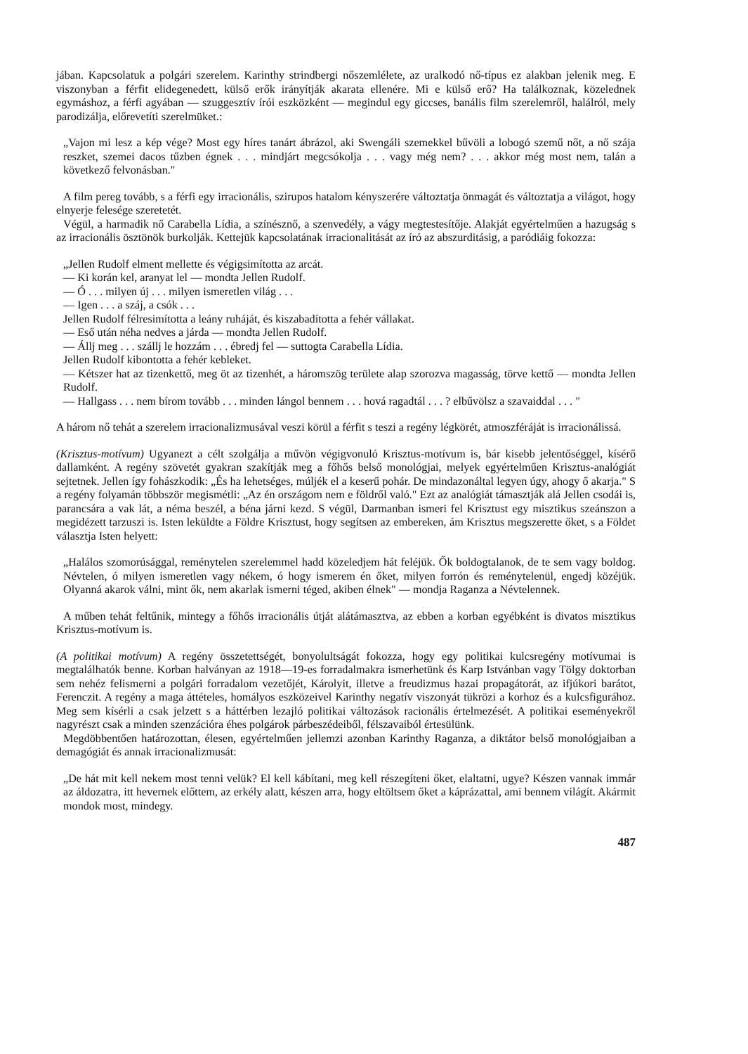jában. Kapcsolatuk a polgári szerelem. Karinthy strindbergi nőszemlélete, az uralkodó nő-típus ez alakban jelenik meg. E viszonyban a férfit elidegenedett, külső erők irányítják akarata ellenére. Mi e külső erő? Ha találkoznak, közelednek egymáshoz, a férfi agyában — szuggesztív írói eszközként — megindul egy giccses, banális film szerelemről, halálról, mely parodizálja, előrevetíti szerelmüket.:
„Vajon mi lesz a kép vége? Most egy híres tanárt ábrázol, aki Swengáli szemekkel bűvöli a lobogó szemű nőt, a nő szája reszket, szemei dacos tűzben égnek . . . mindjárt megcsókolja . . . vagy még nem? . . . akkor még most nem, talán a következő felvonásban."
A film pereg tovább, s a férfi egy irracionális, szirupos hatalom kényszerére változtatja önmagát és változtatja a világot, hogy elnyerje felesége szeretetét.
Végül, a harmadik nő Carabella Lídia, a színésznő, a szenvedély, a vágy megtestesítője. Alakját egyértelműen a hazugság s az irracionális ösztönök burkolják. Kettejük kapcsolatának irracionalitását az író az abszurditásig, a paródiáig fokozza:
„Jellen Rudolf elment mellette és végigsimította az arcát.
— Ki korán kel, aranyat lel — mondta Jellen Rudolf.
— Ó . . . milyen új . . . milyen ismeretlen világ . . .
— Igen . . . a száj, a csók . . .
Jellen Rudolf félresimította a leány ruháját, és kiszabadította a fehér vállakat.
— Eső után néha nedves a járda — mondta Jellen Rudolf.
— Állj meg . . . szállj le hozzám . . . ébredj fel — suttogta Carabella Lídia.
Jellen Rudolf kibontotta a fehér kebleket.
— Kétszer hat az tizenkettő, meg öt az tizenhét, a háromszög területe alap szorozva magasság, törve kettő — mondta Jellen Rudolf.
— Hallgass . . . nem bírom tovább . . . minden lángol bennem . . . hová ragadtál . . . ? elbűvölsz a szavaiddal . . . "
A három nő tehát a szerelem irracionalizmusával veszi körül a férfit s teszi a regény légkörét, atmoszféráját is irracionálissá.
(Krisztus-motívum) Ugyanezt a célt szolgálja a művön végigvonuló Krisztus-motívum is, bár kisebb jelentőséggel, kísérő dallamként. A regény szövetét gyakran szakítják meg a főhős belső monológjai, melyek egyértelműen Krisztus-analógiát sejtetnek. Jellen így fohászkodik: „És ha lehetséges, múljék el a keserű pohár. De mindazonáltal legyen úgy, ahogy ő akarja." S a regény folyamán többször megismétli: „Az én országom nem e földről való." Ezt az analógiát támasztják alá Jellen csodái is, parancsára a vak lát, a néma beszél, a béna járni kezd. S végül, Darmanban ismeri fel Krisztust egy misztikus szeánszon a megidézett tarzuszi is. Isten leküldte a Földre Krisztust, hogy segítsen az embereken, ám Krisztus megszerette őket, s a Földet választja Isten helyett:
„Halálos szomorúsággal, reménytelen szerelemmel hadd közeledjem hát feléjük. Ők boldogtalanok, de te sem vagy boldog. Névtelen, ó milyen ismeretlen vagy nékem, ó hogy ismerem én őket, milyen forrón és reménytelenül, engedj közéjük. Olyanná akarok válni, mint ők, nem akarlak ismerni téged, akiben élnek" — mondja Raganza a Névtelennek.
A műben tehát feltűnik, mintegy a főhős irracionális útját alátámasztva, az ebben a korban egyébként is divatos misztikus Krisztus-motívum is.
(A politikai motívum) A regény összetettségét, bonyolultságát fokozza, hogy egy politikai kulcsregény motívumai is megtalálhatók benne. Korban halványan az 1918—19-es forradalmakra ismerhetünk és Karp Istvánban vagy Tölgy doktorban sem nehéz felismerni a polgári forradalom vezetőjét, Károlyit, illetve a freudizmus hazai propagátorát, az ifjúkori barátot, Ferenczit. A regény a maga áttételes, homályos eszközeivel Karinthy negatív viszonyát tükrözi a korhoz és a kulcsfigurához. Meg sem kísérli a csak jelzett s a háttérben lezajló politikai változások racionális értelmezését. A politikai eseményekről nagyrészt csak a minden szenzációra éhes polgárok párbeszédeiből, félszavaiból értesülünk.
Megdöbbentően határozottan, élesen, egyértelműen jellemzi azonban Karinthy Raganza, a diktátor belső monológjaiban a demagógiát és annak irracionalizmusát:
„De hát mit kell nekem most tenni velük? El kell kábítani, meg kell részegíteni őket, elaltatni, ugye? Készen vannak immár az áldozatra, itt hevernek előttem, az erkély alatt, készen arra, hogy eltöltsem őket a káprázattal, ami bennem világít. Akármit mondok most, mindegy.
487